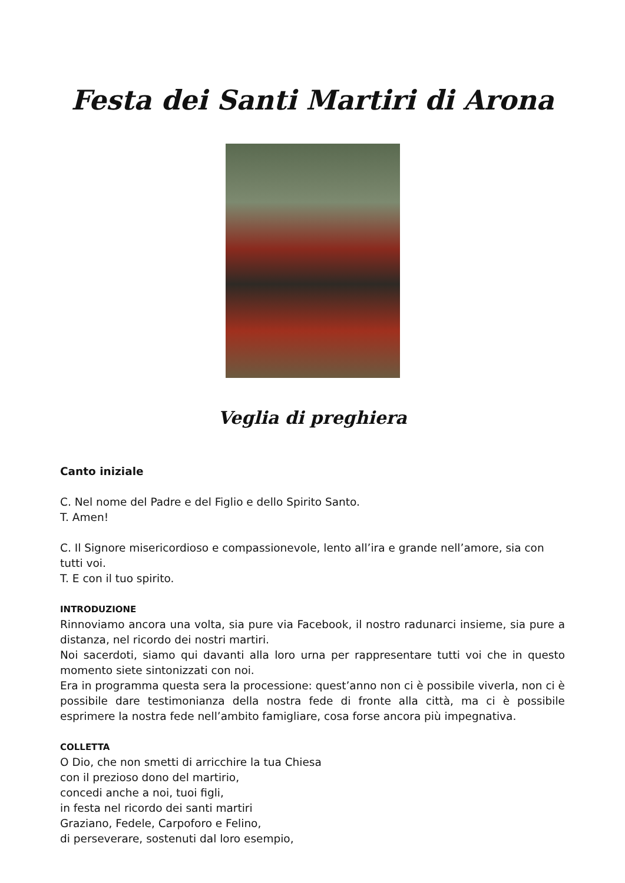Festa dei Santi Martiri di Arona
Veglia di preghiera
Canto iniziale
C. Nel nome del Padre e del Figlio e dello Spirito Santo.
T. Amen!
C. Il Signore misericordioso e compassionevole, lento all’ira e grande nell’amore, sia con tutti voi.
T. E con il tuo spirito.
INTRODUZIONE
Rinnoviamo ancora una volta, sia pure via Facebook, il nostro radunarci insieme, sia pure a distanza, nel ricordo dei nostri martiri.
Noi sacerdoti, siamo qui davanti alla loro urna per rappresentare tutti voi che in questo momento siete sintonizzati con noi.
Era in programma questa sera la processione: quest’anno non ci è possibile viverla, non ci è possibile dare testimonianza della nostra fede di fronte alla città, ma ci è possibile esprimere la nostra fede nell’ambito famigliare, cosa forse ancora più impegnativa.
COLLETTA
O Dio, che non smetti di arricchire la tua Chiesa
con il prezioso dono del martirio,
concedi anche a noi, tuoi figli,
in festa nel ricordo dei santi martiri
Graziano, Fedele, Carpoforo e Felino,
di perseverare, sostenuti dal loro esempio,